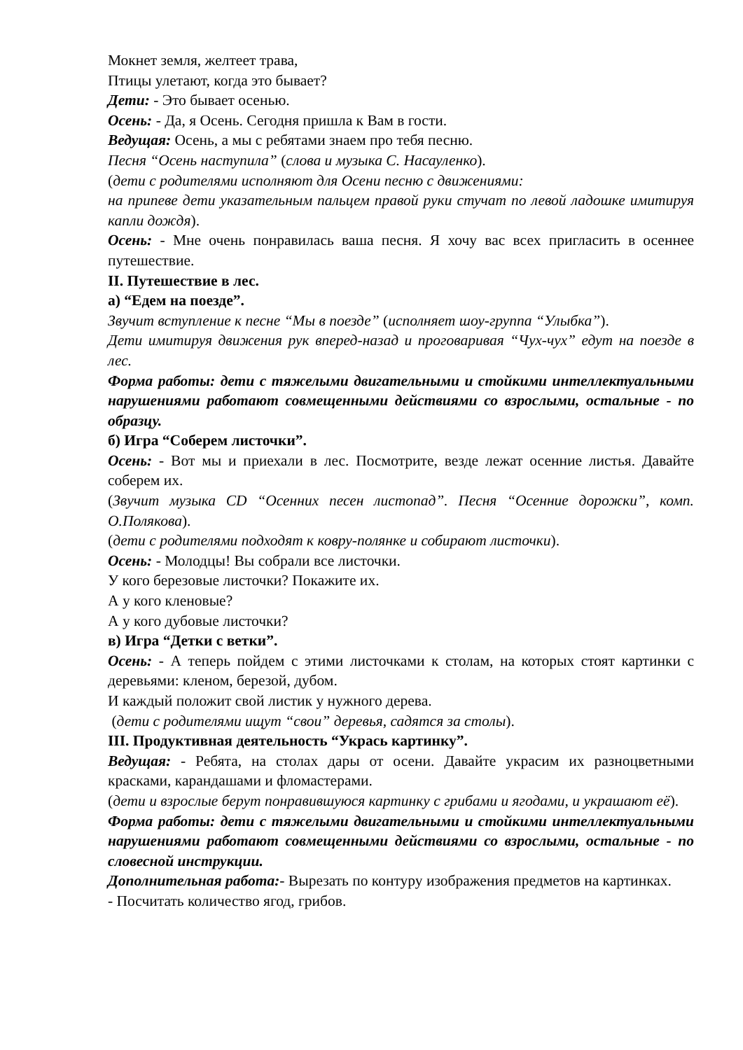Мокнет земля, желтеет трава,
Птицы улетают, когда это бывает?
Дети: - Это бывает осенью.
Осень: - Да, я Осень. Сегодня пришла к Вам в гости.
Ведущая: Осень, а мы с ребятами знаем про тебя песню.
Песня “Осень наступила” (слова и музыка С. Насауленко).
(дети с родителями исполняют для Осени песню с движениями:
на припеве дети указательным пальцем правой руки стучат по левой ладошке имитируя капли дождя).
Осень: - Мне очень понравилась ваша песня. Я хочу вас всех пригласить в осеннее путешествие.
II. Путешествие в лес.
а) “Едем на поезде”.
Звучит вступление к песне “Мы в поезде” (исполняет шоу-группа “Улыбка”).
Дети имитируя движения рук вперед-назад и проговаривая “Чух-чух” едут на поезде в лес.
Форма работы: дети с тяжелыми двигательными и стойкими интеллектуальными нарушениями работают совмещенными действиями со взрослыми, остальные - по образцу.
б) Игра “Соберем листочки”.
Осень: - Вот мы и приехали в лес. Посмотрите, везде лежат осенние листья. Давайте соберем их.
(Звучит музыка CD “Осенних песен листопад”. Песня “Осенние дорожки”, комп. О.Полякова).
(дети с родителями подходят к ковру-полянке и собирают листочки).
Осень: - Молодцы! Вы собрали все листочки.
У кого березовые листочки? Покажите их.
А у кого кленовые?
А у кого дубовые листочки?
в) Игра “Детки с ветки”.
Осень: - А теперь пойдем с этими листочками к столам, на которых стоят картинки с деревьями: кленом, березой, дубом.
И каждый положит свой листик у нужного дерева.
(дети с родителями ищут “свои” деревья, садятся за столы).
III. Продуктивная деятельность “Укрась картинку”.
Ведущая: - Ребята, на столах дары от осени. Давайте украсим их разноцветными красками, карандашами и фломастерами.
(дети и взрослые берут понравившуюся картинку с грибами и ягодами, и украшают её).
Форма работы: дети с тяжелыми двигательными и стойкими интеллектуальными нарушениями работают совмещенными действиями со взрослыми, остальные - по словесной инструкции.
Дополнительная работа:- Вырезать по контуру изображения предметов на картинках.
- Посчитать количество ягод, грибов.